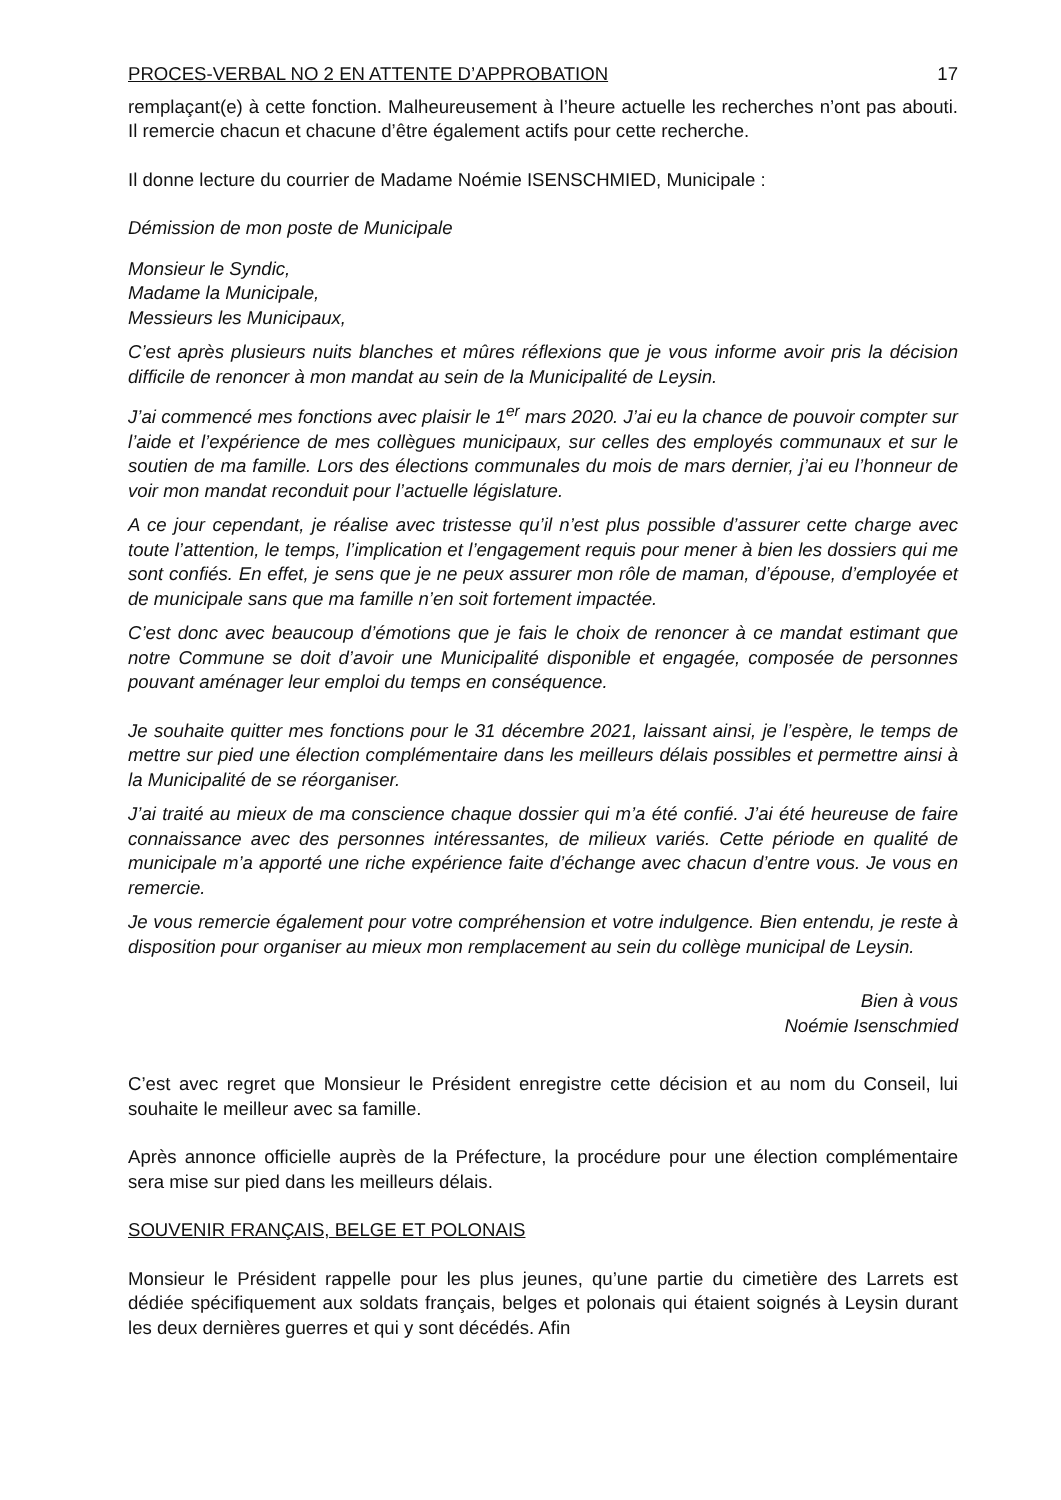PROCES-VERBAL NO 2 EN ATTENTE D’APPROBATION 17
remplaçant(e) à cette fonction. Malheureusement à l’heure actuelle les recherches n’ont pas abouti. Il remercie chacun et chacune d’être également actifs pour cette recherche.
Il donne lecture du courrier de Madame Noémie ISENSCHMIED, Municipale :
Démission de mon poste de Municipale
Monsieur le Syndic,
Madame la Municipale,
Messieurs les Municipaux,
C’est après plusieurs nuits blanches et mûres réflexions que je vous informe avoir pris la décision difficile de renoncer à mon mandat au sein de la Municipalité de Leysin.
J’ai commencé mes fonctions avec plaisir le 1<sup>er</sup> mars 2020. J’ai eu la chance de pouvoir compter sur l’aide et l’expérience de mes collègues municipaux, sur celles des employés communaux et sur le soutien de ma famille. Lors des élections communales du mois de mars dernier, j’ai eu l’honneur de voir mon mandat reconduit pour l’actuelle législature.
A ce jour cependant, je réalise avec tristesse qu’il n’est plus possible d’assurer cette charge avec toute l’attention, le temps, l’implication et l’engagement requis pour mener à bien les dossiers qui me sont confiés. En effet, je sens que je ne peux assurer mon rôle de maman, d’épouse, d’employée et de municipale sans que ma famille n’en soit fortement impactée.
C’est donc avec beaucoup d’émotions que je fais le choix de renoncer à ce mandat estimant que notre Commune se doit d’avoir une Municipalité disponible et engagée, composée de personnes pouvant aménager leur emploi du temps en conséquence.
Je souhaite quitter mes fonctions pour le 31 décembre 2021, laissant ainsi, je l’espère, le temps de mettre sur pied une élection complémentaire dans les meilleurs délais possibles et permettre ainsi à la Municipalité de se réorganiser.
J’ai traité au mieux de ma conscience chaque dossier qui m’a été confié. J’ai été heureuse de faire connaissance avec des personnes intéressantes, de milieux variés. Cette période en qualité de municipale m’a apporté une riche expérience faite d’échange avec chacun d’entre vous. Je vous en remercie.
Je vous remercie également pour votre compréhension et votre indulgence. Bien entendu, je reste à disposition pour organiser au mieux mon remplacement au sein du collège municipal de Leysin.
Bien à vous
Noémie Isenschmied
C’est avec regret que Monsieur le Président enregistre cette décision et au nom du Conseil, lui souhaite le meilleur avec sa famille.
Après annonce officielle auprès de la Préfecture, la procédure pour une élection complémentaire sera mise sur pied dans les meilleurs délais.
SOUVENIR FRANÇAIS, BELGE ET POLONAIS
Monsieur le Président rappelle pour les plus jeunes, qu’une partie du cimetière des Larrets est dédiée spécifiquement aux soldats français, belges et polonais qui étaient soignés à Leysin durant les deux dernières guerres et qui y sont décédés. Afin